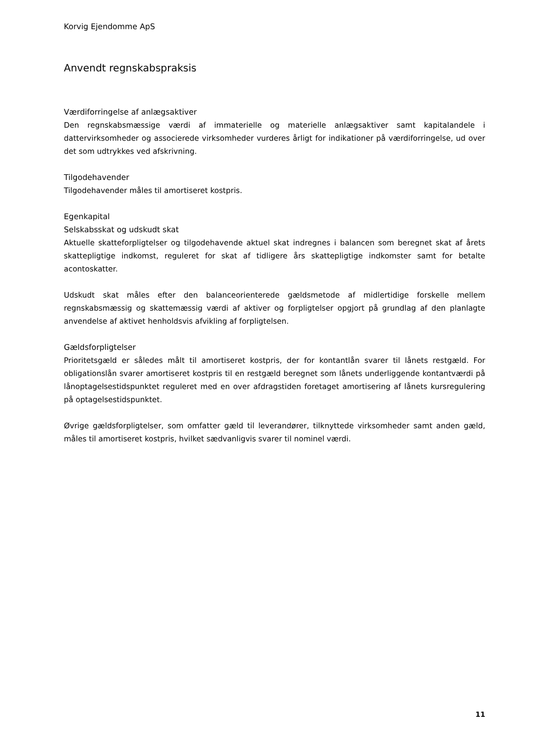Korvig Ejendomme ApS
Anvendt regnskabspraksis
Værdiforringelse af anlægsaktiver
Den regnskabsmæssige værdi af immaterielle og materielle anlægsaktiver samt kapitalandele i dattervirksomheder og associerede virksomheder vurderes årligt for indikationer på værdiforringelse, ud over det som udtrykkes ved afskrivning.
Tilgodehavender
Tilgodehavender måles til amortiseret kostpris.
Egenkapital
Selskabsskat og udskudt skat
Aktuelle skatteforpligtelser og tilgodehavende aktuel skat indregnes i balancen som beregnet skat af årets skattepligtige indkomst, reguleret for skat af tidligere års skattepligtige indkomster samt for betalte acontoskatter.
Udskudt skat måles efter den balanceorienterede gældsmetode af midlertidige forskelle mellem regnskabsmæssig og skattemæssig værdi af aktiver og forpligtelser opgjort på grundlag af den planlagte anvendelse af aktivet henholdsvis afvikling af forpligtelsen.
Gældsforpligtelser
Prioritetsgæld er således målt til amortiseret kostpris, der for kontantlån svarer til lånets restgæld. For obligationslån svarer amortiseret kostpris til en restgæld beregnet som lånets underliggende kontantværdi på lånoptagelsestidspunktet reguleret med en over afdragstiden foretaget amortisering af lånets kursregulering på optagelsestidspunktet.
Øvrige gældsforpligtelser, som omfatter gæld til leverandører, tilknyttede virksomheder samt anden gæld, måles til amortiseret kostpris, hvilket sædvanligvis svarer til nominel værdi.
11